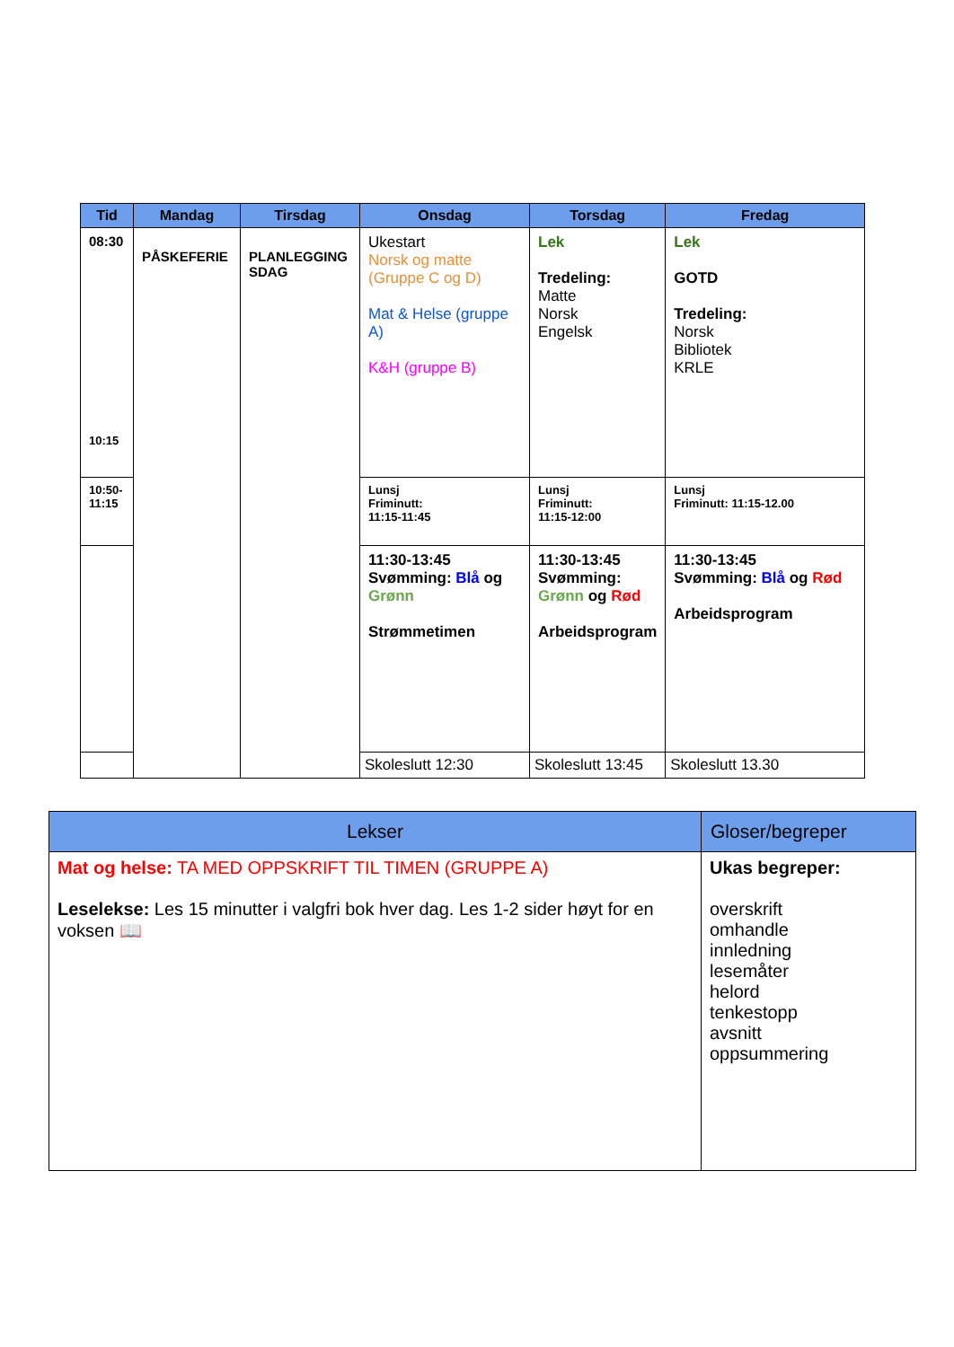| Tid | Mandag | Tirsdag | Onsdag | Torsdag | Fredag |
| --- | --- | --- | --- | --- | --- |
| 08:30 10:15 | PÅSKEFERIE | PLANLEGGING SDAG | Ukestart Norsk og matte (Gruppe C og D) Mat & Helse (gruppe A) K&H (gruppe B) | Lek Tredeling: Matte Norsk Engelsk | Lek GOTD Tredeling: Norsk Bibliotek KRLE |
| 10:50- 11:15 | | | Lunsj Friminutt: 11:15-11:45 | Lunsj Friminutt: 11:15-12:00 | Lunsj Friminutt: 11:15-12.00 |
| | | | 11:30-13:45 Svømming: Blå og Grønn Strømmetimen | 11:30-13:45 Svømming: Grønn og Rød Arbeidsprogram | 11:30-13:45 Svømming: Blå og Rød Arbeidsprogram |
| | | | Skoleslutt 12:30 | Skoleslutt 13:45 | Skoleslutt 13.30 |
| Lekser | Gloser/begreper |
| --- | --- |
| Mat og helse: TA MED OPPSKRIFT TIL TIMEN (GRUPPE A) Leselekse: Les 15 minutter i valgfri bok hver dag. Les 1-2 sider høyt for en voksen 📖 | Ukas begreper: overskrift omhandle innledning lesemåter helord tenkestopp avsnitt oppsummering |